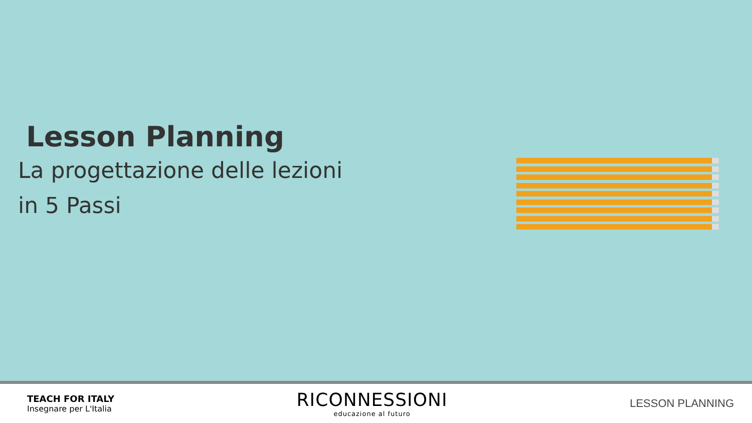Lesson Planning
La progettazione delle lezioni
in 5 Passi
TEACH FOR ITALY
Insegnare per L'Italia
RICONNESSIONI
educazione al futuro
LESSON PLANNING